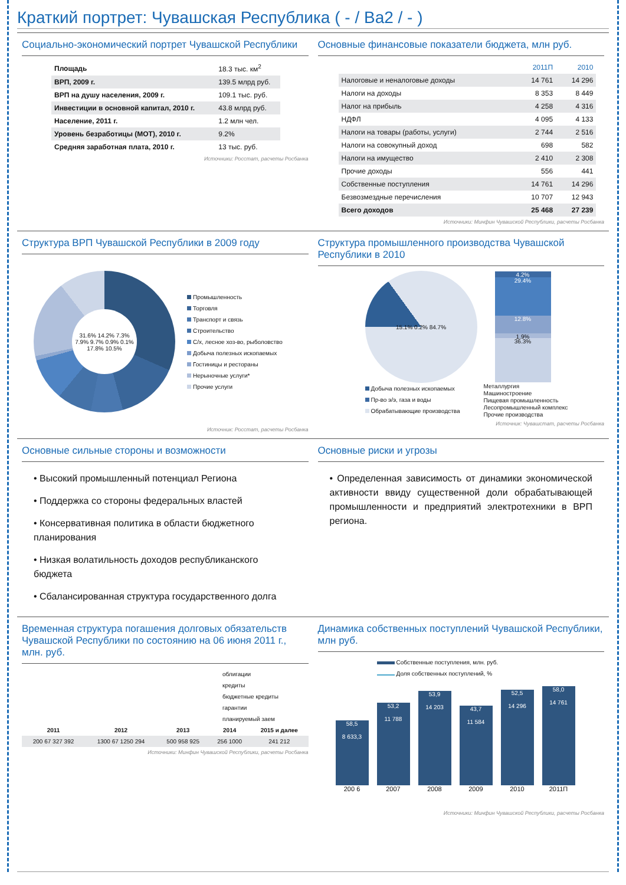Краткий портрет: Чувашская Республика ( - / Ba2 / - )
Социально-экономический портрет Чувашской Республики
| Площадь | 18.3 тыс. км<sup>2</sup> |
| ВРП, 2009 г. | 139.5 млрд руб. |
| ВРП на душу населения, 2009 г. | 109.1 тыс. руб. |
| Инвестиции в основной капитал, 2010 г. | 43.8 млрд руб. |
| Население, 2011 г. | 1.2 млн чел. |
| Уровень безработицы (МОТ), 2010 г. | 9.2% |
| Средняя заработная плата, 2010 г. | 13 тыс. руб. |
Источники: Росстат, расчеты Росбанка
Основные финансовые показатели бюджета, млн руб.
| | 2011П | 2010 |
| --- | --- | --- |
| Налоговые и неналоговые доходы | 14 761 | 14 296 |
| Налоги на доходы | 8 353 | 8 449 |
| Налог на прибыль | 4 258 | 4 316 |
| НДФЛ | 4 095 | 4 133 |
| Налоги на товары (работы, услуги) | 2 744 | 2 516 |
| Налоги на совокупный доход | 698 | 582 |
| Налоги на имущество | 2 410 | 2 308 |
| Прочие доходы | 556 | 441 |
| Собственные поступления | 14 761 | 14 296 |
| Безвозмездные перечисления | 10 707 | 12 943 |
| Всего доходов | 25 468 | 27 239 |
Источники: Минфин Чувашской Республики, расчеты Росбанка
Структура ВРП Чувашской Республики в 2009 году
31.6% 14.2% 7.3% 7.9% 9.7% 0.9% 0.1% 17.8% 10.5%
Промышленность
Торговля
Транспорт и связь
Строительство
С/х, лесное хоз-во, рыболовство
Добыча полезных ископаемых
Гостиницы и рестораны
Нерыночные услуги*
Прочие услуги
Источник: Росстат, расчеты Росбанка
Структура промышленного производства Чувашской Республики в 2010
15.1% 0.2% 84.7%
4.2%
29.4%
12.8%
1.9%
36.3%
Добыча полезных ископаемых
Пр-во э/э, газа и воды
Обрабатывающие производства
Металлургия
Машиностроение
Пищевая промышленность
Лесопромышленный комплекс
Прочие производства
Источник: Чувашстат, расчеты Росбанка
Основные сильные стороны и возможности
• Высокий промышленный потенциал Региона
• Поддержка со стороны федеральных властей
• Консервативная политика в области бюджетного планирования
• Низкая волатильность доходов республиканского бюджета
• Сбалансированная структура государственного долга
Основные риски и угрозы
• Определенная зависимость от динамики экономической активности ввиду существенной доли обрабатывающей промышленности и предприятий электротехники в ВРП региона.
Временная структура погашения долговых обязательств Чувашской Республики по состоянию на 06 июня 2011 г., млн. руб.
облигации
кредиты
бюджетные кредиты
гарантии
планируемый заем
| 2011 | 2012 | 2013 | 2014 | 2015 и далее |
| --- | --- | --- | --- | --- |
| 200 67 327 392 | 1300 67 1250 294 | 500 958 925 | 256 1000 | 241 212 |
Источники: Минфин Чувашской Республики, расчеты Росбанка
Динамика собственных поступлений Чувашской Республики, млн руб.
Собственные поступления, млн. руб.
Доля собственных поступлений, %
58,5
8 633,3
53,2
11 788
53,9
14 203
43,7
11 584
52,5
14 296
58,0
14 761
200 6 2007 2008 2009 2010 2011П
Источники: Минфин Чувашской Республики, расчеты Росбанка